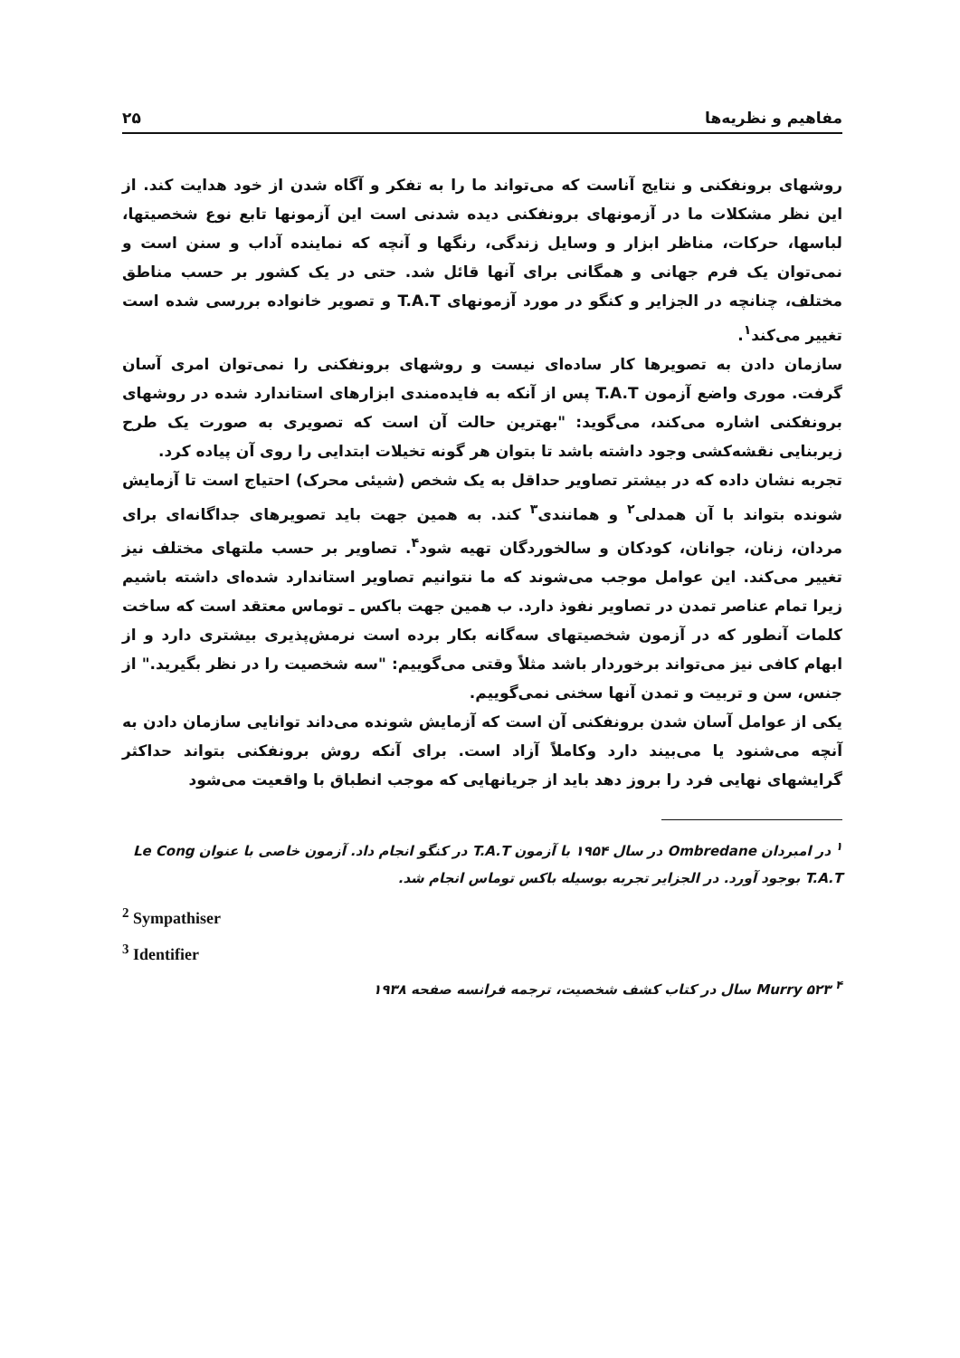مفاهیم و نظریه‌ها ۲۵
روشهای برونفکنی و نتایج آناست که می‌تواند ما را به تفکر و آگاه شدن از خود هدایت کند. از این نظر مشکلات ما در آزمونهای برونفکنی دیده شدنی است این آزمونها تابع نوع شخصیتها، لباسها، حرکات، مناظر ابزار و وسایل زندگی، رنگها و آنچه که نماینده آداب و سنن است و نمی‌توان یک فرم جهانی و همگانی برای آنها قائل شد. حتی در یک کشور بر حسب مناطق مختلف، چنانچه در الجزایر و کنگو در مورد آزمونهای T.A.T و تصویر خانواده بررسی شده است تغییر می‌کند<sup>۱</sup>.
سازمان دادن به تصویرها کار ساده‌ای نیست و روشهای برونفکنی را نمی‌توان امری آسان گرفت. موری واضع آزمون T.A.T پس از آنکه به فایده‌مندی ابزارهای استاندارد شده در روشهای برونفکنی اشاره می‌کند، می‌گوید: "بهترین حالت آن است که تصویری به صورت یک طرح زیربنایی نقشه‌کشی وجود داشته باشد تا بتوان هر گونه تخیلات ابتدایی را روی آن پیاده کرد.
تجربه نشان داده که در بیشتر تصاویر حداقل به یک شخص (شیئی محرک) احتیاج است تا آزمایش شونده بتواند با آن همدلی<sup>۲</sup> و همانندی<sup>۳</sup> کند. به همین جهت باید تصویرهای جداگانه‌ای برای مردان، زنان، جوانان، کودکان و سالخوردگان تهیه شود<sup>۴</sup>. تصاویر بر حسب ملتهای مختلف نیز تغییر می‌کند. این عوامل موجب می‌شوند که ما نتوانیم تصاویر استاندارد شده‌ای داشته باشیم زیرا تمام عناصر تمدن در تصاویر نفوذ دارد. ب همین جهت باکس ـ توماس معتقد است که ساخت کلمات آنطور که در آزمون شخصیتهای سه‌گانه بکار برده است نرمش‌پذیری بیشتری دارد و از ابهام کافی نیز می‌تواند برخوردار باشد مثلاً وقتی می‌گوییم: "سه شخصیت را در نظر بگیرید." از جنس، سن و تربیت و تمدن آنها سخنی نمی‌گوییم.
یکی از عوامل آسان شدن برونفکنی آن است که آزمایش شونده می‌داند توانایی سازمان دادن به آنچه می‌شنود یا می‌بیند دارد وکاملاً آزاد است. برای آنکه روش برونفکنی بتواند حداکثر گرایشهای نهایی فرد را بروز دهد باید از جریانهایی که موجب انطباق با واقعیت می‌شود
<sup>۱</sup> در امبردان Ombredane در سال ۱۹۵۴ با آزمون T.A.T در کنگو انجام داد. آزمون خاصی با عنوان Le Cong T.A.T بوجود آورد. در الجزایر تجربه بوسیله باکس توماس انجام شد.
<sup>2</sup> Sympathiser
<sup>3</sup> Identifier
<sup>۴</sup> Murry ۵۲۳ سال در کتاب کشف شخصیت، ترجمه فرانسه صفحه ۱۹۳۸